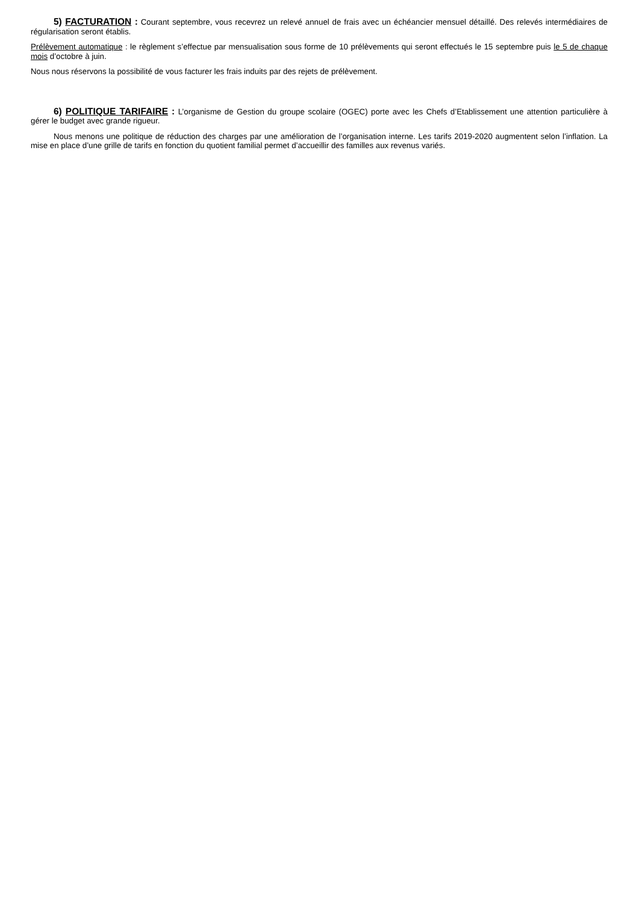5) FACTURATION : Courant septembre, vous recevrez un relevé annuel de frais avec un échéancier mensuel détaillé. Des relevés intermédiaires de régularisation seront établis.
Prélèvement automatique : le règlement s’effectue par mensualisation sous forme de 10 prélèvements qui seront effectués le 15 septembre puis le 5 de chaque mois d’octobre à juin.
Nous nous réservons la possibilité de vous facturer les frais induits par des rejets de prélèvement.
6) POLITIQUE TARIFAIRE : L’organisme de Gestion du groupe scolaire (OGEC) porte avec les Chefs d’Etablissement une attention particulière à gérer le budget avec grande rigueur.
Nous menons une politique de réduction des charges par une amélioration de l’organisation interne. Les tarifs 2019-2020 augmentent selon l’inflation. La mise en place d’une grille de tarifs en fonction du quotient familial permet d’accueillir des familles aux revenus variés.